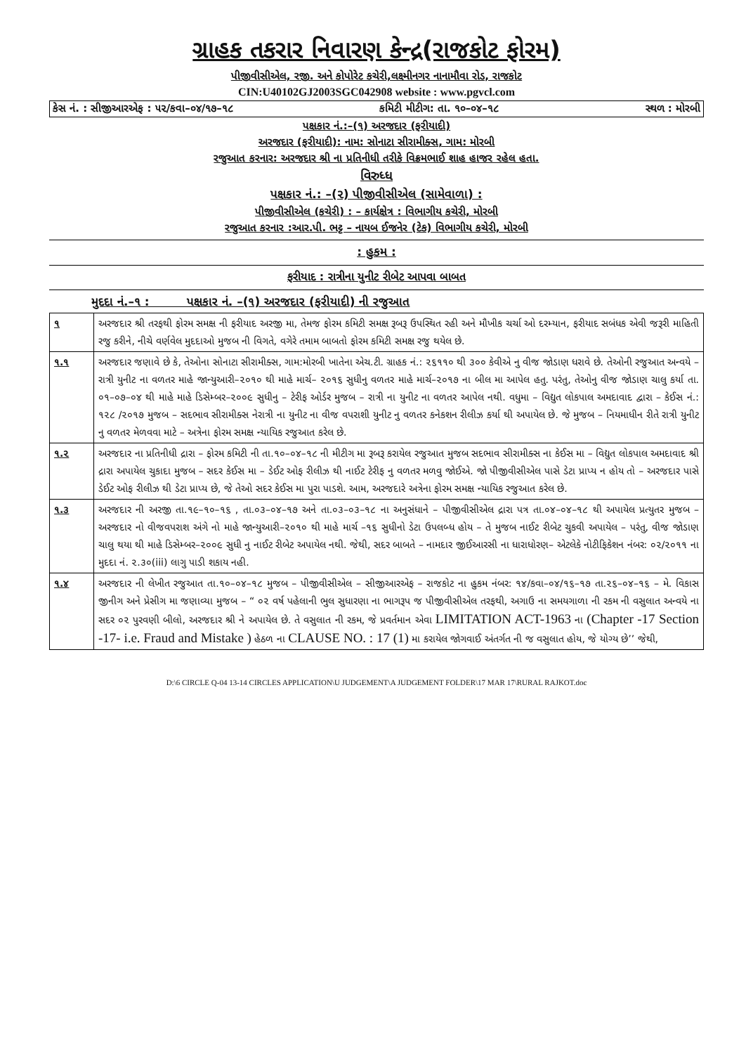ગ્રાહક તકરાર નિવારણ કેન્દ્ર(રાજકોટ ફોરમ)
પીજીવીસીએલ, રજી. અને કોપોરેટ કચેરી,લક્ષ્મીનગર નાનામૌવા રોડ, રાજકોટ
CIN:U40102GJ2003SGC042908 website : www.pgvcl.com
કેસ નં. : સીજીઆરએફ : ૫૨/કવા–૦૪/૧૭–૧૮ કમિટી મીટીગ: તા. ૧૦–૦૪–૧૮ સ્થળ : મોરબી
પક્ષકાર નં.:–(૧) અરજદાર (ફરીયાદી)
અરજદાર (ફરીયાદી): નામ: સોનાટા સીરામીક્સ, ગામ: મોરબી
રજુઆત કરનાર: અરજદાર શ્રી ના પ્રતિનીધી તરીકે વિક્રમભાઈ શાહ હાજર રહેલ હતા.
વિરુધ્ધ
પક્ષકાર નં.: –(૨) પીજીવીસીએલ (સામેવાળા) :
પીજીવીસીએલ (કચેરી) : – કાર્યક્ષેત્ર : વિભાગીય કચેરી, મોરબી
રજુઆત કરનાર :આર.પી. ભટ્ટ – નાયબ ઈજનેર (ટેક) વિભાગીય કચેરી, મોરબી
: હુકમ :
ફરીયાદ : રાત્રીના યુનીટ રીબેટ આપવા બાબત
મુદદા નં.–૧ : પક્ષકાર નં. –(૧) અરજદાર (ફરીયાદી) ની રજુઆત
| ૧ | અરજદાર શ્રી તરફથી ફોરમ સમક્ષ ની ફરીયાદ અરજી મા, તેમજ ફોરમ કમિટી સમક્ષ રૂબરૂ ઉપસ્થિત રહી અને મૌખીક ચર્ચા ઓ દરમ્યાન, ફરીયાદ સબંધક એવી જરૂરી માહિતી રજુ કરીને, નીચે વર્ણવેલ મુદદાઓ મુજબ ની વિગતે, વગેરે તમામ બાબતો ફોરમ કમિટી સમક્ષ રજુ થયેલ છે. |
| ૧.૧ | અરજદાર જણાવે છે કે, તેઓના સોનાટા સીરામીક્સ, ગામ:મોરબી ખાતેના એચ.ટી. ગ્રાહક નં.: ૨૬૧૧૦ થી ૩૦૦ કેવીએ નુ વીજ જોડાણ ધરાવે છે. તેઓની રજુઆત અન્વયે – રાત્રી યુનીટ ના વળતર માહે જાન્યુઆરી–૨૦૧૦ થી માહે માર્ચ– ૨૦૧૬ સુધીનુ વળતર માહે માર્ચ–૨૦૧૭ ના બીલ મા આપેલ હતુ. પરંતુ, તેઓનુ વીજ જોડાણ ચાલુ કર્યા તા. ૦૧–૦૭–૦૪ થી માહે માહે ડિસેમ્બર–૨૦૦૯ સુધીનુ – ટેરીફ ઓર્ડર મુજબ – રાત્રી ના યુનીટ ના વળતર આપેલ નથી. વધુમા – વિદ્યુત લોકપાલ અમદાવાદ દ્વારા – કેઈસ નં.: ૧૨૮ /૨૦૧૭ મુજબ – સદભાવ સીરામીક્સ નેરાત્રી ના યુનીટ ના વીજ વપરાશી યુનીટ નુ વળતર કનેકશન રીલીઝ કર્યા થી અપાયેલ છે. જે મુજબ – નિયમાધીન રીતે રાત્રી યુનીટ નુ વળતર મેળવવા માટે – અત્રેના ફોરમ સમક્ષ ન્યાયિક રજુઆત કરેલ છે. |
| ૧.૨ | અરજદાર ના પ્રતિનીધી દ્રારા – ફોરમ કમિટી ની તા.૧૦–૦૪–૧૮ ની મીટીગ મા રૂબરૂ કરાયેલ રજુઆત મુજબ સદભાવ સીરામીક્સ ના કેઈસ મા – વિદ્યુત લોકપાલ અમદાવાદ શ્રી દ્રારા અપાયેલ ચુકાદા મુજબ – સદર કેઈસ મા – ડેઈટ ઓફ રીલીઝ થી નાઈટ ટેરીફ નુ વળતર મળવુ જોઈએ. જો પીજીવીસીએલ પાસે ડેટા પ્રાપ્ય ન હોય તો – અરજદાર પાસે ડેઈટ ઓફ રીલીઝ થી ડેટા પ્રાપ્ય છે, જે તેઓ સદર કેઈસ મા પુરા પાડશે. આમ, અરજદારે અત્રેના ફોરમ સમક્ષ ન્યાયિક રજુઆત કરેલ છે. |
| ૧.૩ | અરજદાર ની અરજી તા.૧૯–૧૦–૧૬ , તા.૦૩–૦૪–૧૭ અને તા.૦૩–૦૩–૧૮ ના અનુસંધાને – પીજીવીસીએલ દ્રારા પત્ર તા.૦૪–૦૪–૧૮ થી અપાયેલ પ્રત્યુતર મુજબ – અરજદાર નો વીજવપરાશ અંગે નો માહે જાન્યુઆરી–૨૦૧૦ થી માહે માર્ચ –૧૬ સુધીનો ડેટા ઉપલબ્ધ હોય – તે મુજબ નાઈટ રીબેટ ચુકવી અપાયેલ – પરંતુ, વીજ જોડાણ ચાલુ થયા થી માહે ડિસેમ્બર–૨૦૦૯ સુધી નુ નાઈટ રીબેટ અપાયેલ નથી. જેથી, સદર બાબતે – નામદાર જીઈઆરસી ના ધારાધોરણ– એટલેકે નોટીફિકેશન નંબર: ૦૨/૨૦૧૧ ના મુદદા નં. ૨.૩૦(iii) લાગુ પાડી શકાય નહી. |
| ૧.૪ | અરજદાર ની લેખીત રજુઆત તા.૧૦–૦૪–૧૮ મુજબ – પીજીવીસીએલ – સીજીઆરએફ – રાજકોટ ના હુકમ નંબર: ૧૪/કવા–૦૪/૧૬–૧૭ તા.૨૬–૦૪–૧૬ – મે. વિકાસ જીનીગ અને પ્રેસીગ મા જણાવ્યા મુજબ – “ ૦૨ વર્ષ પહેલાની ભુલ સુધારણા ના ભાગરૂપ જ પીજીવીસીએલ તરફથી, અગાઉ ના સમયગાળા ની રકમ ની વસુલાત અન્વયે ના સદર ૦૨ પુરવણી બીલો, અરજદાર શ્રી ને અપાયેલ છે. તે વસુલાત ની રકમ, જે પ્રવર્તમાન એવા LIMITATION ACT-1963 ના (Chapter -17 Section -17- i.e. Fraud and Mistake ) હેઠળ ના CLAUSE NO. : 17 (1) મા કરાયેલ જોગવાઈ અંતર્ગત ની જ વસુલાત હોય, જે યોગ્ય છે’’ જેથી, |
D:\6 CIRCLE Q-04 13-14 CIRCLES APPLICATION\U JUDGEMENT\A JUDGEMENT FOLDER\17 MAR 17\RURAL RAJKOT.doc